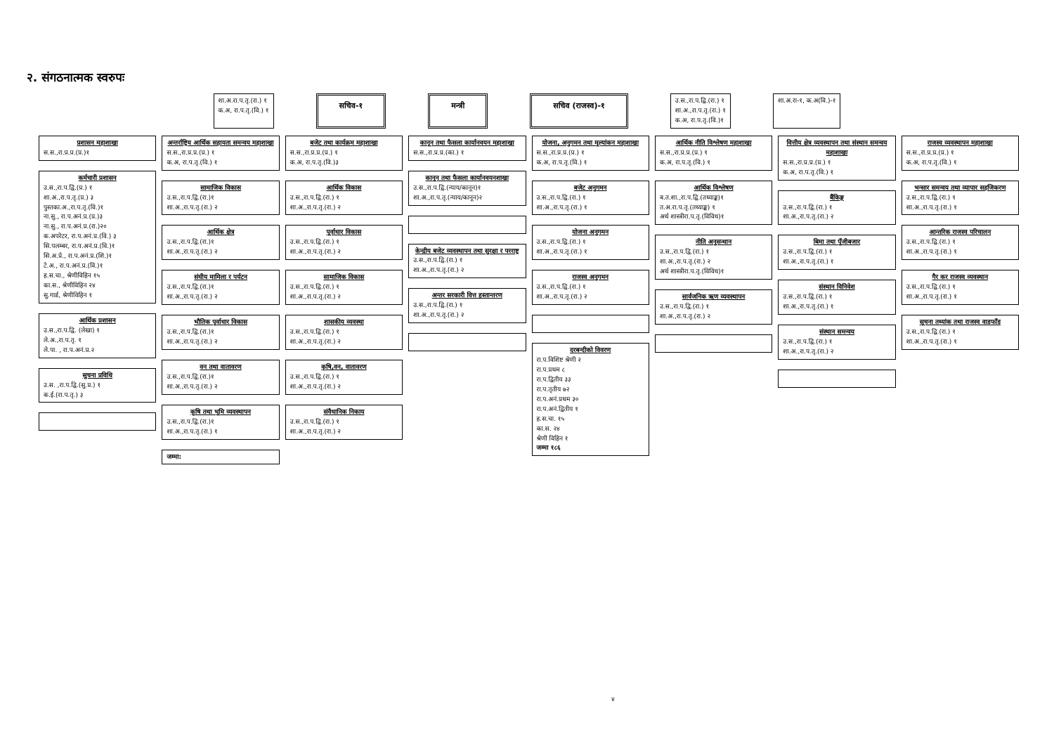२. संगठनात्मक स्वरुपः
शा.अ.रा.प.तृ.(रा.) १
क.अ, रा.प.तृ.(वि.) १
सचिव-१ मन्त्री सचिव (राजस्व)-१
उ.स.,रा.प.द्वि.(रा.) १
शा.अ.,रा.प.तृ.(रा.) १
क.अ, रा.प.तृ.(वि.)१
शा.अ.रा-१, क.अ(वि.)-१
प्रशासन महाशाखा
स.स.,रा.प्र.प्र.(प्र.)१
कर्मचारी प्रशासन
उ.स.,रा.प.द्वि.(प्र.) १
शा.अ.,रा.प.तृ.(प्र.) ३
पुस्तका.अ.,रा.प.तृ.(वि.)१
ना.सु., रा.प.अनं.प्र.(प्र.)३
ना.सु., रा.प.अनं.प्र.(रा.)२०
क.अपरेटर, रा.प.अनं.प्र.(वि.) ३
सि.पलम्बर, रा.प.अनं.प्र.(वि.)१
सि.अ.प्रे., रा.प.अनं.प्र.(शि.)१
टे.अ., रा.प.अनं.प्र.(वि.)१
ह.स.चा., श्रेणीविहिन १५
का.स., श्रेणीविहिन २४
सु.गार्ड, श्रेणीविहिन १
आर्थिक प्रशासन
उ.स.,रा.प.द्वि. (लेखा) १
ले.अ.,रा.प.तृ. १
ले.पा. , रा.प.अनं.प्र.२
सुचना प्रविधि
उ.स. ,रा.प.द्वि.(सु.प्र.) १
क.ई.(रा.प.तृ.) ३
अन्तर्राष्ट्रिय आर्थिक सहायता समन्वय महाशाखा
स.स.,रा.प्र.प्र.(प्र.) १
क.अ, रा.प.तृ.(वि.) १
सामाजिक विकास
उ.स.,रा.प.द्वि.(रा.)१
शा.अ.,रा.प.तृ.(रा.) २
आर्थिक क्षेत्र
उ.स.,रा.प.द्वि.(रा.)१
शा.अ.,रा.प.तृ.(रा.) २
संघीय मामिला र पर्यटन
उ.स.,रा.प.द्वि.(रा.)१
शा.अ.,रा.प.तृ.(रा.) २
भौतिक पूर्वाधार विकास
उ.स.,रा.प.द्वि.(रा.)१
शा.अ.,रा.प.तृ.(रा.) २
वन तथा वातावरण
उ.स.,रा.प.द्वि.(रा.)१
शा.अ.,रा.प.तृ.(रा.) २
कृषि तथा भूमि व्यवस्थापन
उ.स.,रा.प.द्वि.(रा.)१
शा.अ.,रा.प.तृ.(रा.) १
जम्मा:
बजेट तथा कार्यक्रम महाशाखा
स.स.,रा.प्र.प्र.(प्र.) १
क.अ, रा.प.तृ.(वि.)३
आर्थिक विकास
उ.स.,रा.प.द्वि.(रा.) १
शा.अ.,रा.प.तृ.(रा.) २
पूर्वाधार विकास
उ.स.,रा.प.द्वि.(रा.) १
शा.अ.,रा.प.तृ.(रा.) २
सामाजिक विकास
उ.स.,रा.प.द्वि.(रा.) १
शा.अ.,रा.प.तृ.(रा.) २
शासकीय व्यवस्था
उ.स.,रा.प.द्वि.(रा.) १
शा.अ.,रा.प.तृ.(रा.) २
कृषि,वन, वातावरण
उ.स.,रा.प.द्वि.(रा.) १
शा.अ.,रा.प.तृ.(रा.) २
संवैधानिक निकाय
उ.स.,रा.प.द्वि.(रा.) १
शा.अ.,रा.प.तृ.(रा.) २
कानून तथा फैसला कार्यानवयन महाशाखा
स.स.,रा.प्र.प्र.(का.) १
कानून तथा फैसला कार्यानवयनशाखा
उ.स.,रा.प.द्वि.(न्याय/कानून)१
शा.अ.,रा.प.तृ.(न्याय/कानून)२
केन्द्रीय बजेट व्यवस्थापन तथा सुरक्षा र परराष्ट्र
उ.स.,रा.प.द्वि.(रा.) १
शा.अ.,रा.प.तृ.(रा.) २
अन्तर सरकारी वित्त हस्तान्तरण
उ.स.,रा.प.द्वि.(रा.) १
शा.अ.,रा.प.तृ.(रा.) २
योजना, अनुगमन तथा मूल्यांकन महाशाखा
स.स.,रा.प्र.प्र.(प्र.) १
क.अ, रा.प.तृ.(वि.) १
बजेट अनुगमन
उ.स.,रा.प.द्वि.(रा.) १
शा.अ.,रा.प.तृ.(रा.) १
योजना अनुगमन
उ.स.,रा.प.द्वि.(रा.) १
शा.अ.,रा.प.तृ.(रा.) १
राजस्व अनुगमन
उ.स.,रा.प.द्वि.(रा.) १
शा.अ.,रा.प.तृ.(रा.) २
दरबन्दीको विवरण
रा.प.विशिष्ट श्रेणी २
रा.प.प्रथम ८
रा.प.द्वितीय ३३
रा.प.तृतीय ७२
रा.प.अनं.प्रथम ३०
रा.प.अनं.द्वितीय १
ह.स.चा. १५
का.स. २४
श्रेणी विहिन १
जम्मा १८६
आर्थिक नीति विश्लेषण महाशाखा
स.स.,रा.प्र.प्र.(प्र.) १
क.अ, रा.प.तृ.(वि.) १
आर्थिक विश्लेषण
ब.त.शा.,रा.प.द्वि.(तथ्याङ्क)१
त.अ.रा.प.तृ.(तथ्याङ्क) १
अर्थ शास्त्रीरा.प.तृ.(विविध)१
नीति अनुसन्धान
उ.स.,रा.प.द्वि.(रा.) १
शा.अ.,रा.प.तृ.(रा.) २
अर्थ शास्त्रीरा.प.तृ.(विविध)१
सार्वजनिक ऋण व्यवस्थापन
उ.स.,रा.प.द्वि.(रा.) १
शा.अ.,रा.प.तृ.(रा.) २
वित्तीय क्षेत्र व्यवस्थापन तथा संस्थान समन्वय महाशाखा
स.स.,रा.प्र.प्र.(प्र.) १
क.अ, रा.प.तृ.(वि.) १
बैंकिङ्ग
उ.स.,रा.प.द्वि.(रा.) १
शा.अ.,रा.प.तृ.(रा.) २
बिमा तथा पुँजीबजार
उ.स.,रा.प.द्वि.(रा.) १
शा.अ.,रा.प.तृ.(रा.) १
संस्थान विनिवेश
उ.स.,रा.प.द्वि.(रा.) १
शा.अ.,रा.प.तृ.(रा.) १
संस्थान समन्वय
उ.स.,रा.प.द्वि.(रा.) १
शा.अ.,रा.प.तृ.(रा.) २
राजस्व व्यवस्थापन महाशाखा
स.स.,रा.प्र.प्र.(प्र.) १
क.अ, रा.प.तृ.(वि.) १
भन्सार समन्वय तथा व्यापार सहजिकरण
उ.स.,रा.प.द्वि.(रा.) १
शा.अ.,रा.प.तृ.(रा.) १
आन्तरिक राजस्व परिचालन
उ.स.,रा.प.द्वि.(रा.) १
शा.अ.,रा.प.तृ.(रा.) १
गैर कर राजस्व व्यवस्थान
उ.स.,रा.प.द्वि.(रा.) १
शा.अ.,रा.प.तृ.(रा.) १
सूचना तथ्यांक तथा राजस्व वाडफाँड
उ.स.,रा.प.द्वि.(रा.) १
शा.अ.,रा.प.तृ.(रा.) १
४